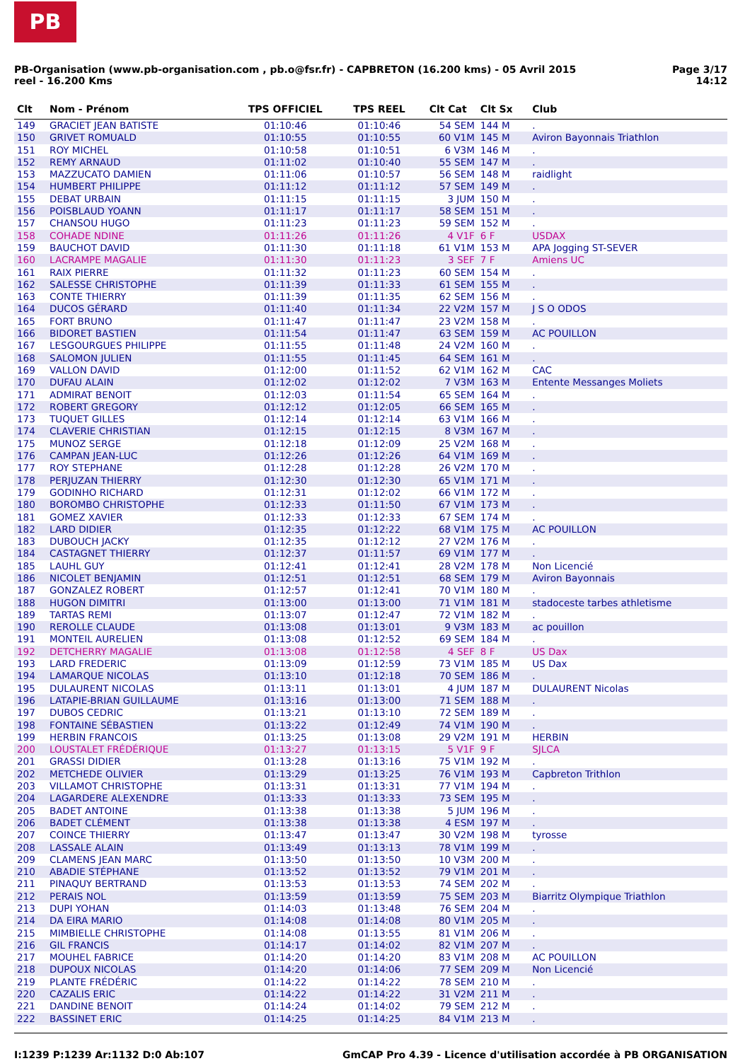PB
Page 3/17
14:12
PB-Organisation (www.pb-organisation.com , pb.o@fsr.fr) - CAPBRETON (16.200 kms) - 05 Avril 2015
reel - 16.200 Kms
| Clt | Nom - Prénom | TPS OFFICIEL | TPS REEL | Clt Cat | Clt Sx | Club |
| --- | --- | --- | --- | --- | --- | --- |
| 149 | GRACIET JEAN BATISTE | 01:10:46 | 01:10:46 | 54 SEM | 144 M | . |
| 150 | GRIVET ROMUALD | 01:10:55 | 01:10:55 | 60 V1M | 145 M | Aviron Bayonnais Triathlon |
| 151 | ROY MICHEL | 01:10:58 | 01:10:51 | 6 V3M | 146 M | . |
| 152 | REMY ARNAUD | 01:11:02 | 01:10:40 | 55 SEM | 147 M | . |
| 153 | MAZZUCATO DAMIEN | 01:11:06 | 01:10:57 | 56 SEM | 148 M | raidlight |
| 154 | HUMBERT PHILIPPE | 01:11:12 | 01:11:12 | 57 SEM | 149 M | . |
| 155 | DEBAT URBAIN | 01:11:15 | 01:11:15 | 3 JUM | 150 M | . |
| 156 | POISBLAUD YOANN | 01:11:17 | 01:11:17 | 58 SEM | 151 M | . |
| 157 | CHANSOU HUGO | 01:11:23 | 01:11:23 | 59 SEM | 152 M | . |
| 158 | COHADE NDINE | 01:11:26 | 01:11:26 | 4 V1F | 6 F | USDAX |
| 159 | BAUCHOT DAVID | 01:11:30 | 01:11:18 | 61 V1M | 153 M | APA Jogging ST-SEVER |
| 160 | LACRAMPE MAGALIE | 01:11:30 | 01:11:23 | 3 SEF | 7 F | Amiens UC |
| 161 | RAIX PIERRE | 01:11:32 | 01:11:23 | 60 SEM | 154 M | . |
| 162 | SALESSE CHRISTOPHE | 01:11:39 | 01:11:33 | 61 SEM | 155 M | . |
| 163 | CONTE THIERRY | 01:11:39 | 01:11:35 | 62 SEM | 156 M | . |
| 164 | DUCOS GÉRARD | 01:11:40 | 01:11:34 | 22 V2M | 157 M | J S O ODOS |
| 165 | FORT BRUNO | 01:11:47 | 01:11:47 | 23 V2M | 158 M | . |
| 166 | BIDORET BASTIEN | 01:11:54 | 01:11:47 | 63 SEM | 159 M | AC POUILLON |
| 167 | LESGOURGUES PHILIPPE | 01:11:55 | 01:11:48 | 24 V2M | 160 M | . |
| 168 | SALOMON JULIEN | 01:11:55 | 01:11:45 | 64 SEM | 161 M | . |
| 169 | VALLON DAVID | 01:12:00 | 01:11:52 | 62 V1M | 162 M | CAC |
| 170 | DUFAU ALAIN | 01:12:02 | 01:12:02 | 7 V3M | 163 M | Entente Messanges Moliets |
| 171 | ADMIRAT BENOIT | 01:12:03 | 01:11:54 | 65 SEM | 164 M | . |
| 172 | ROBERT GREGORY | 01:12:12 | 01:12:05 | 66 SEM | 165 M | . |
| 173 | TUQUET GILLES | 01:12:14 | 01:12:14 | 63 V1M | 166 M | . |
| 174 | CLAVERIE CHRISTIAN | 01:12:15 | 01:12:15 | 8 V3M | 167 M | . |
| 175 | MUNOZ SERGE | 01:12:18 | 01:12:09 | 25 V2M | 168 M | . |
| 176 | CAMPAN JEAN-LUC | 01:12:26 | 01:12:26 | 64 V1M | 169 M | . |
| 177 | ROY STEPHANE | 01:12:28 | 01:12:28 | 26 V2M | 170 M | . |
| 178 | PERJUZAN THIERRY | 01:12:30 | 01:12:30 | 65 V1M | 171 M | . |
| 179 | GODINHO RICHARD | 01:12:31 | 01:12:02 | 66 V1M | 172 M | . |
| 180 | BOROMBO CHRISTOPHE | 01:12:33 | 01:11:50 | 67 V1M | 173 M | . |
| 181 | GOMEZ XAVIER | 01:12:33 | 01:12:33 | 67 SEM | 174 M | . |
| 182 | LARD DIDIER | 01:12:35 | 01:12:22 | 68 V1M | 175 M | AC POUILLON |
| 183 | DUBOUCH JACKY | 01:12:35 | 01:12:12 | 27 V2M | 176 M | . |
| 184 | CASTAGNET THIERRY | 01:12:37 | 01:11:57 | 69 V1M | 177 M | . |
| 185 | LAUHL GUY | 01:12:41 | 01:12:41 | 28 V2M | 178 M | Non Licencié |
| 186 | NICOLET BENJAMIN | 01:12:51 | 01:12:51 | 68 SEM | 179 M | Aviron Bayonnais |
| 187 | GONZALEZ ROBERT | 01:12:57 | 01:12:41 | 70 V1M | 180 M | . |
| 188 | HUGON DIMITRI | 01:13:00 | 01:13:00 | 71 V1M | 181 M | stadoceste tarbes athletisme |
| 189 | TARTAS REMI | 01:13:07 | 01:12:47 | 72 V1M | 182 M | . |
| 190 | REROLLE CLAUDE | 01:13:08 | 01:13:01 | 9 V3M | 183 M | ac pouillon |
| 191 | MONTEIL AURELIEN | 01:13:08 | 01:12:52 | 69 SEM | 184 M | . |
| 192 | DETCHERRY MAGALIE | 01:13:08 | 01:12:58 | 4 SEF | 8 F | US Dax |
| 193 | LARD FREDERIC | 01:13:09 | 01:12:59 | 73 V1M | 185 M | US Dax |
| 194 | LAMARQUE NICOLAS | 01:13:10 | 01:12:18 | 70 SEM | 186 M | . |
| 195 | DULAURENT NICOLAS | 01:13:11 | 01:13:01 | 4 JUM | 187 M | DULAURENT Nicolas |
| 196 | LATAPIE-BRIAN GUILLAUME | 01:13:16 | 01:13:00 | 71 SEM | 188 M | . |
| 197 | DUBOS CEDRIC | 01:13:21 | 01:13:10 | 72 SEM | 189 M | . |
| 198 | FONTAINE SÉBASTIEN | 01:13:22 | 01:12:49 | 74 V1M | 190 M | . |
| 199 | HERBIN FRANCOIS | 01:13:25 | 01:13:08 | 29 V2M | 191 M | HERBIN |
| 200 | LOUSTALET FRÉDÉRIQUE | 01:13:27 | 01:13:15 | 5 V1F | 9 F | SJLCA |
| 201 | GRASSI DIDIER | 01:13:28 | 01:13:16 | 75 V1M | 192 M | . |
| 202 | METCHEDE OLIVIER | 01:13:29 | 01:13:25 | 76 V1M | 193 M | Capbreton Trithlon |
| 203 | VILLAMOT CHRISTOPHE | 01:13:31 | 01:13:31 | 77 V1M | 194 M | . |
| 204 | LAGARDERE ALEXENDRE | 01:13:33 | 01:13:33 | 73 SEM | 195 M | . |
| 205 | BADET ANTOINE | 01:13:38 | 01:13:38 | 5 JUM | 196 M | . |
| 206 | BADET CLÉMENT | 01:13:38 | 01:13:38 | 4 ESM | 197 M | . |
| 207 | COINCE THIERRY | 01:13:47 | 01:13:47 | 30 V2M | 198 M | tyrosse |
| 208 | LASSALE ALAIN | 01:13:49 | 01:13:13 | 78 V1M | 199 M | . |
| 209 | CLAMENS JEAN MARC | 01:13:50 | 01:13:50 | 10 V3M | 200 M | . |
| 210 | ABADIE STÉPHANE | 01:13:52 | 01:13:52 | 79 V1M | 201 M | . |
| 211 | PINAQUY BERTRAND | 01:13:53 | 01:13:53 | 74 SEM | 202 M | . |
| 212 | PERAIS NOL | 01:13:59 | 01:13:59 | 75 SEM | 203 M | Biarritz Olympique Triathlon |
| 213 | DUPI YOHAN | 01:14:03 | 01:13:48 | 76 SEM | 204 M | . |
| 214 | DA EIRA MARIO | 01:14:08 | 01:14:08 | 80 V1M | 205 M | . |
| 215 | MIMBIELLE CHRISTOPHE | 01:14:08 | 01:13:55 | 81 V1M | 206 M | . |
| 216 | GIL FRANCIS | 01:14:17 | 01:14:02 | 82 V1M | 207 M | . |
| 217 | MOUHEL FABRICE | 01:14:20 | 01:14:20 | 83 V1M | 208 M | AC POUILLON |
| 218 | DUPOUX NICOLAS | 01:14:20 | 01:14:06 | 77 SEM | 209 M | Non Licencié |
| 219 | PLANTE FRÉDÉRIC | 01:14:22 | 01:14:22 | 78 SEM | 210 M | . |
| 220 | CAZALIS ERIC | 01:14:22 | 01:14:22 | 31 V2M | 211 M | . |
| 221 | DANDINE BENOIT | 01:14:24 | 01:14:02 | 79 SEM | 212 M | . |
| 222 | BASSINET ERIC | 01:14:25 | 01:14:25 | 84 V1M | 213 M | . |
GmCAP Pro 4.39 - Licence d'utilisation accordée à PB ORGANISATION I:1239 P:1239 Ar:1132 D:0 Ab:107